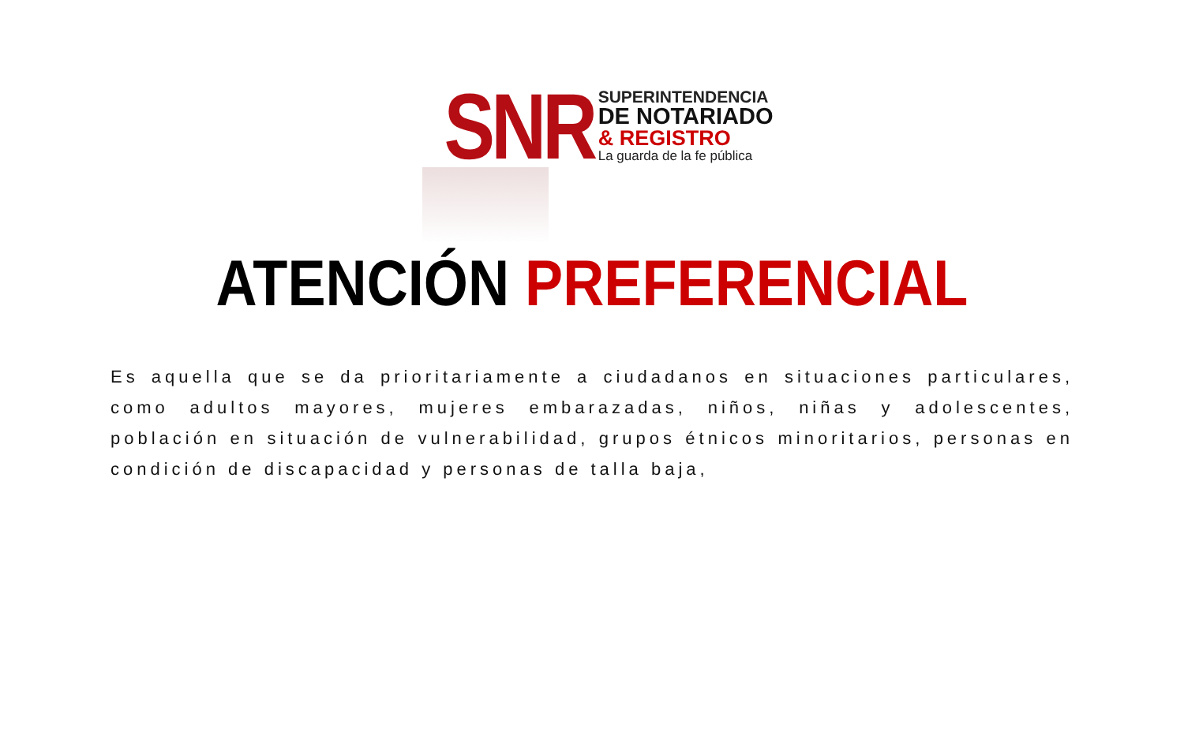SNR
SUPERINTENDENCIA
DE NOTARIADO
& REGISTRO
La guarda de la fe pública
ATENCIÓN PREFERENCIAL
Es aquella que se da prioritariamente a ciudadanos en situaciones particulares, como adultos mayores, mujeres embarazadas, niños, niñas y adolescentes, población en situación de vulnerabilidad, grupos étnicos minoritarios, personas en condición de discapacidad y personas de talla baja,